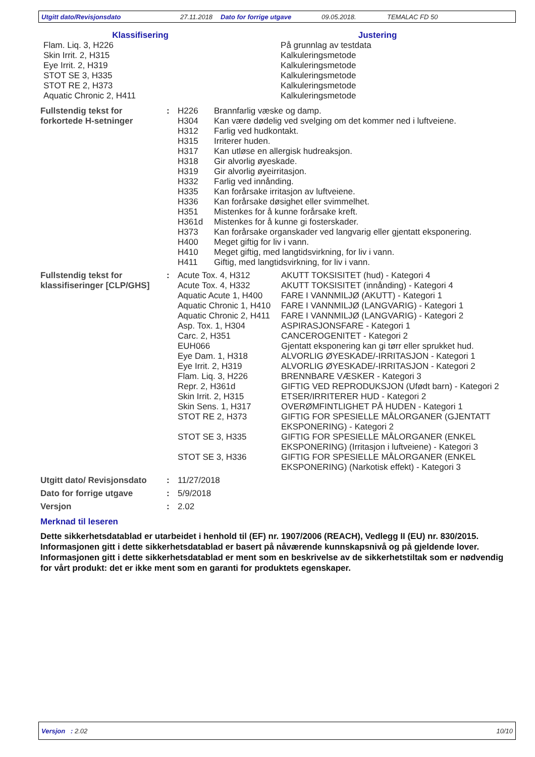Utgitt dato/Revisjonsdato 27.11.2018 Dato for forrige utgave 09.05.2018. TEMALAC FD 50
| Klassifisering | Justering |
| Flam. Liq. 3, H226 Skin Irrit. 2, H315 Eye Irrit. 2, H319 STOT SE 3, H335 STOT RE 2, H373 Aquatic Chronic 2, H411 | På grunnlag av testdata Kalkuleringsmetode Kalkuleringsmetode Kalkuleringsmetode Kalkuleringsmetode Kalkuleringsmetode |
| Fullstendig tekst for forkortede H-setninger | : | H226 | Brannfarlig væske og damp. |
| | | H304 | Kan være dødelig ved svelging om det kommer ned i luftveiene. |
| | | H312 | Farlig ved hudkontakt. |
| | | H315 | Irriterer huden. |
| | | H317 | Kan utløse en allergisk hudreaksjon. |
| | | H318 | Gir alvorlig øyeskade. |
| | | H319 | Gir alvorlig øyeirritasjon. |
| | | H332 | Farlig ved innånding. |
| | | H335 | Kan forårsake irritasjon av luftveiene. |
| | | H336 | Kan forårsake døsighet eller svimmelhet. |
| | | H351 | Mistenkes for å kunne forårsake kreft. |
| | | H361d | Mistenkes for å kunne gi fosterskader. |
| | | H373 | Kan forårsake organskader ved langvarig eller gjentatt eksponering. |
| | | H400 | Meget giftig for liv i vann. |
| | | H410 | Meget giftig, med langtidsvirkning, for liv i vann. |
| | | H411 | Giftig, med langtidsvirkning, for liv i vann. |
| Fullstendig tekst for klassifiseringer [CLP/GHS] | : | Acute Tox. 4, H312 | AKUTT TOKSISITET (hud) - Kategori 4 |
| | | Acute Tox. 4, H332 | AKUTT TOKSISITET (innånding) - Kategori 4 |
| | | Aquatic Acute 1, H400 | FARE I VANNMILJØ (AKUTT) - Kategori 1 |
| | | Aquatic Chronic 1, H410 | FARE I VANNMILJØ (LANGVARIG) - Kategori 1 |
| | | Aquatic Chronic 2, H411 | FARE I VANNMILJØ (LANGVARIG) - Kategori 2 |
| | | Asp. Tox. 1, H304 | ASPIRASJONSFARE - Kategori 1 |
| | | Carc. 2, H351 | CANCEROGENITET - Kategori 2 |
| | | EUH066 | Gjentatt eksponering kan gi tørr eller sprukket hud. |
| | | Eye Dam. 1, H318 | ALVORLIG ØYESKADE/-IRRITASJON - Kategori 1 |
| | | Eye Irrit. 2, H319 | ALVORLIG ØYESKADE/-IRRITASJON - Kategori 2 |
| | | Flam. Liq. 3, H226 | BRENNBARE VÆSKER - Kategori 3 |
| | | Repr. 2, H361d | GIFTIG VED REPRODUKSJON (Ufødt barn) - Kategori 2 |
| | | Skin Irrit. 2, H315 | ETSER/IRRITERER HUD - Kategori 2 |
| | | Skin Sens. 1, H317 | OVERØMFINTLIGHET PÅ HUDEN - Kategori 1 |
| | | STOT RE 2, H373 | GIFTIG FOR SPESIELLE MÅLORGANER (GJENTATT EKSPONERING) - Kategori 2 |
| | | STOT SE 3, H335 | GIFTIG FOR SPESIELLE MÅLORGANER (ENKEL EKSPONERING) (Irritasjon i luftveiene) - Kategori 3 |
| | | STOT SE 3, H336 | GIFTIG FOR SPESIELLE MÅLORGANER (ENKEL EKSPONERING) (Narkotisk effekt) - Kategori 3 |
| Utgitt dato/ Revisjonsdato | : | 11/27/2018 |
| Dato for forrige utgave | : | 5/9/2018 |
| Versjon | : | 2.02 |
Merknad til leseren
Dette sikkerhetsdatablad er utarbeidet i henhold til (EF) nr. 1907/2006 (REACH), Vedlegg II (EU) nr. 830/2015. Informasjonen gitt i dette sikkerhetsdatablad er basert på nåværende kunnskapsnivå og på gjeldende lover. Informasjonen gitt i dette sikkerhetsdatablad er ment som en beskrivelse av de sikkerhetstiltak som er nødvendig for vårt produkt: det er ikke ment som en garanti for produktets egenskaper.
Versjon : 2.02 10/10